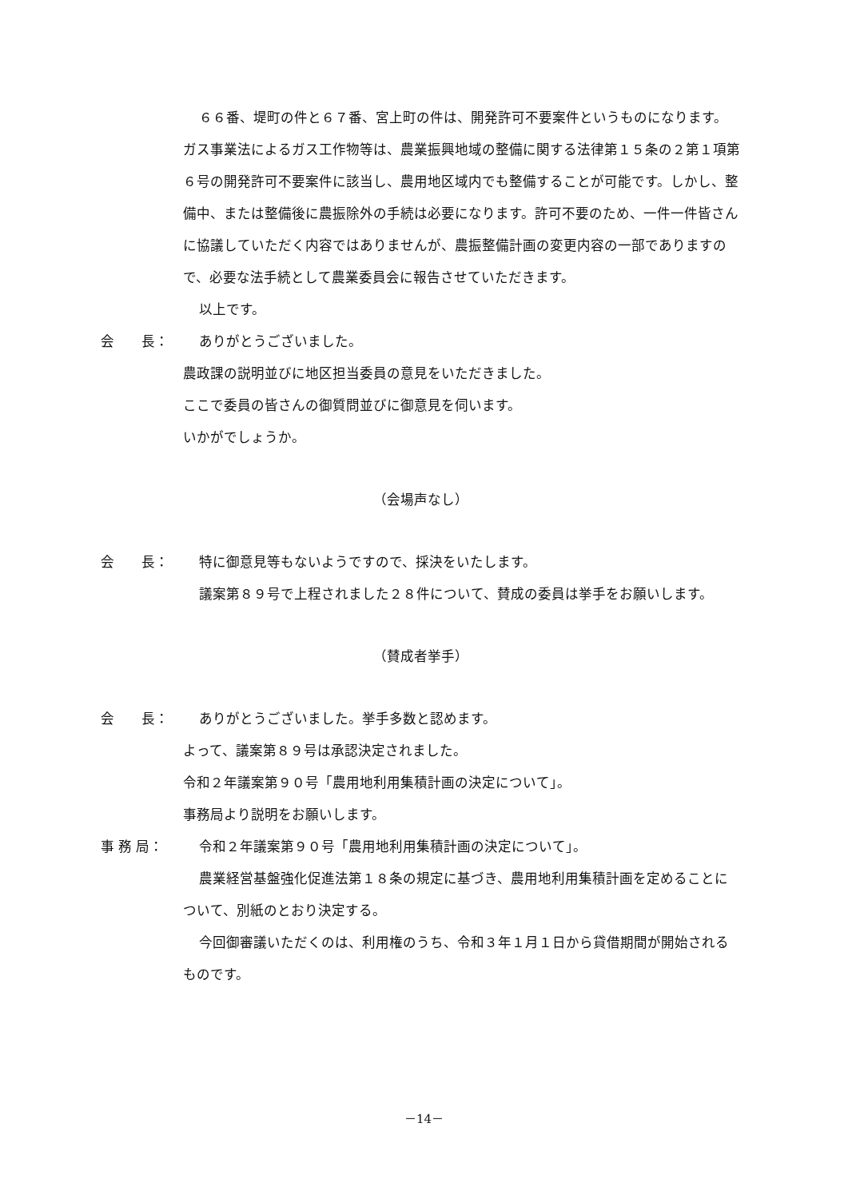６６番、堤町の件と６７番、宮上町の件は、開発許可不要案件というものになります。ガス事業法によるガス工作物等は、農業振興地域の整備に関する法律第１５条の２第１項第６号の開発許可不要案件に該当し、農用地区域内でも整備することが可能です。しかし、整備中、または整備後に農振除外の手続は必要になります。許可不要のため、一件一件皆さんに協議していただく内容ではありませんが、農振整備計画の変更内容の一部でありますので、必要な法手続として農業委員会に報告させていただきます。
以上です。
会　　長： ありがとうございました。
農政課の説明並びに地区担当委員の意見をいただきました。
ここで委員の皆さんの御質問並びに御意見を伺います。
いかがでしょうか。
（会場声なし）
会　　長： 特に御意見等もないようですので、採決をいたします。
議案第８９号で上程されました２８件について、賛成の委員は挙手をお願いします。
（賛成者挙手）
会　　長： ありがとうございました。挙手多数と認めます。
よって、議案第８９号は承認決定されました。
令和２年議案第９０号「農用地利用集積計画の決定について」。
事務局より説明をお願いします。
事 務 局： 令和２年議案第９０号「農用地利用集積計画の決定について」。
農業経営基盤強化促進法第１８条の規定に基づき、農用地利用集積計画を定めることについて、別紙のとおり決定する。
今回御審議いただくのは、利用権のうち、令和３年１月１日から貸借期間が開始されるものです。
－14－